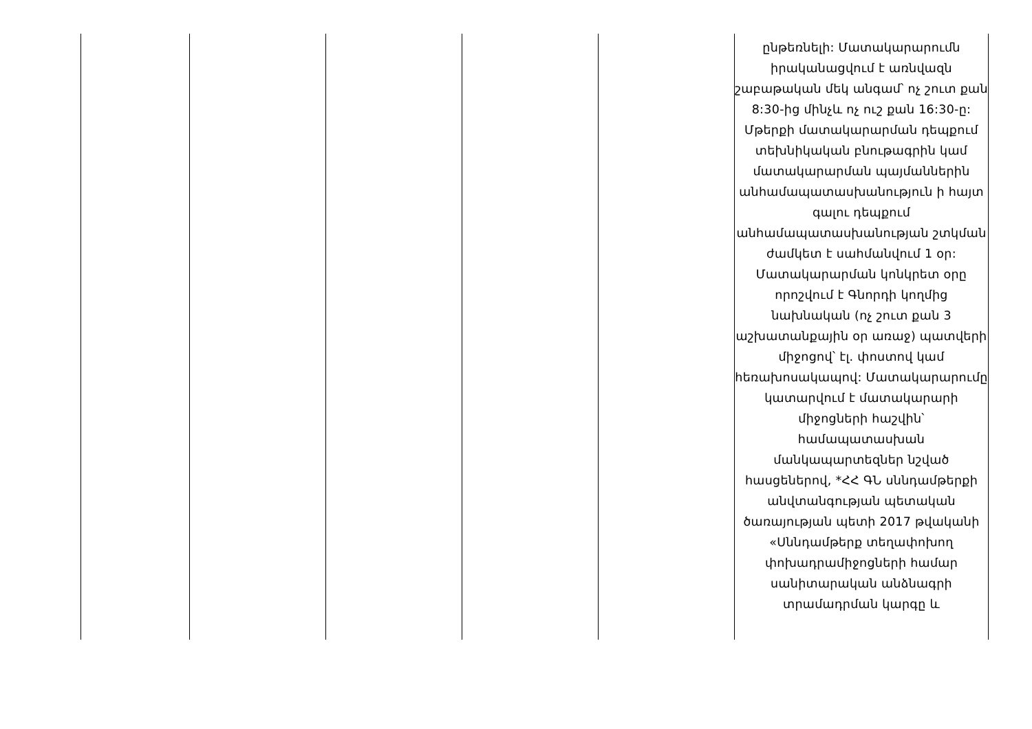| | | | | | ընթեռնելի: Մատակարարումն իրականացվում է առնվազն շաբաթական մեկ անգամ՝ ոչ շուտ քան 8:30-ից մինչև ոչ ուշ քան 16:30-ը: Մթերքի մատակարարման դեպքում տեխնիկական բնութագրին կամ մատակարարման պայմաններին անհամապատասխանություն ի հայտ գալու դեպքում անհամապատասխանության շտկման ժամկետ է սահմանվում 1 օր: Մատակարարման կոնկրետ օրը որոշվում է Գնորդի կողմից նախնական (ոչ շուտ քան 3 աշխատանքային օր առաջ) պատվերի միջոցով՝ էլ. փոստով կամ հեռախոսակապով: Մատակարարումը կատարվում է մատակարարի միջոցների հաշվին՝ համապատասխան մանկապարտեզներ նշված հասցեներով, *ՀՀ ԳՆ սննդամթերքի անվտանգության պետական ծառայության պետի 2017 թվականի «Սննդամթերք տեղափոխող փոխադրամիջոցների համար սանիտարական անձնագրի տրամադրման կարգը և |